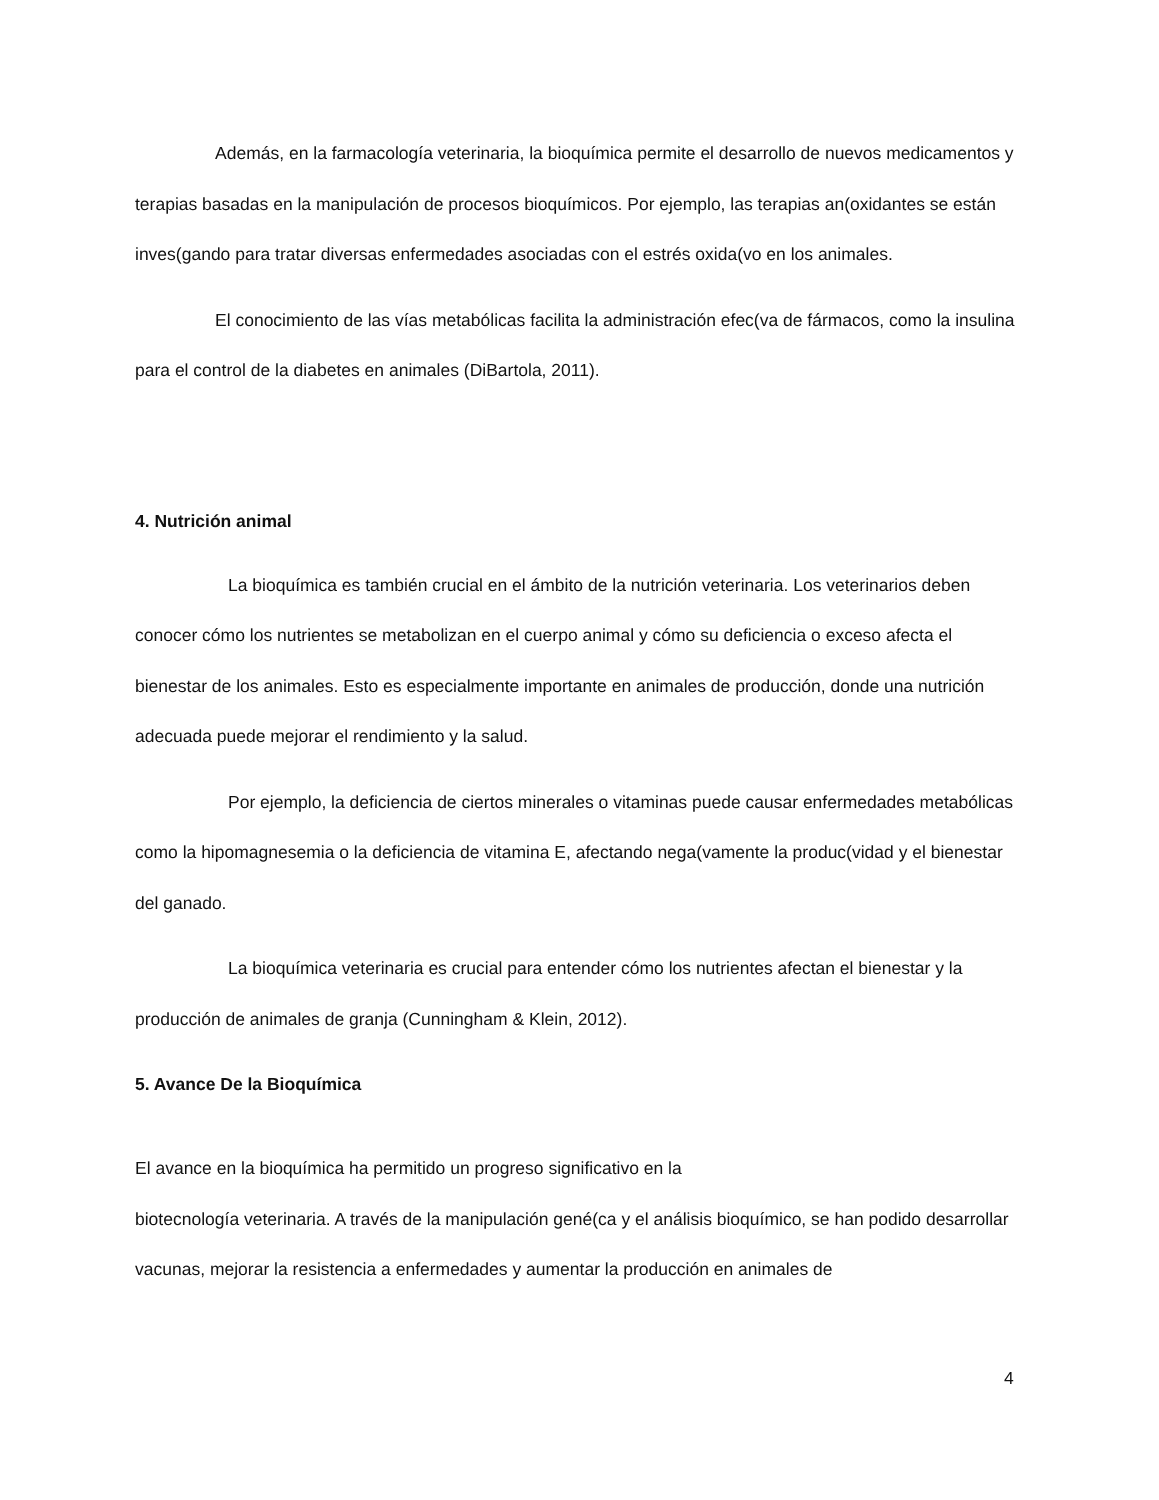Además, en la farmacología veterinaria, la bioquímica permite el desarrollo de nuevos medicamentos y terapias basadas en la manipulación de procesos bioquímicos. Por ejemplo, las terapias an(oxidantes se están inves(gando para tratar diversas enfermedades asociadas con el estrés oxida(vo en los animales.
El conocimiento de las vías metabólicas facilita la administración efec(va de fármacos, como la insulina para el control de la diabetes en animales (DiBartola, 2011).
4. Nutrición animal
La bioquímica es también crucial en el ámbito de la nutrición veterinaria. Los veterinarios deben conocer cómo los nutrientes se metabolizan en el cuerpo animal y cómo su deficiencia o exceso afecta el bienestar de los animales. Esto es especialmente importante en animales de producción, donde una nutrición adecuada puede mejorar el rendimiento y la salud.
Por ejemplo, la deficiencia de ciertos minerales o vitaminas puede causar enfermedades metabólicas como la hipomagnesemia o la deficiencia de vitamina E, afectando nega(vamente la produc(vidad y el bienestar del ganado.
La bioquímica veterinaria es crucial para entender cómo los nutrientes afectan el bienestar y la producción de animales de granja (Cunningham & Klein, 2012).
5. Avance De la Bioquímica
El avance en la bioquímica ha permitido un progreso significativo en la
biotecnología veterinaria. A través de la manipulación gené(ca y el análisis bioquímico, se han podido desarrollar vacunas, mejorar la resistencia a enfermedades y aumentar la producción en animales de
4